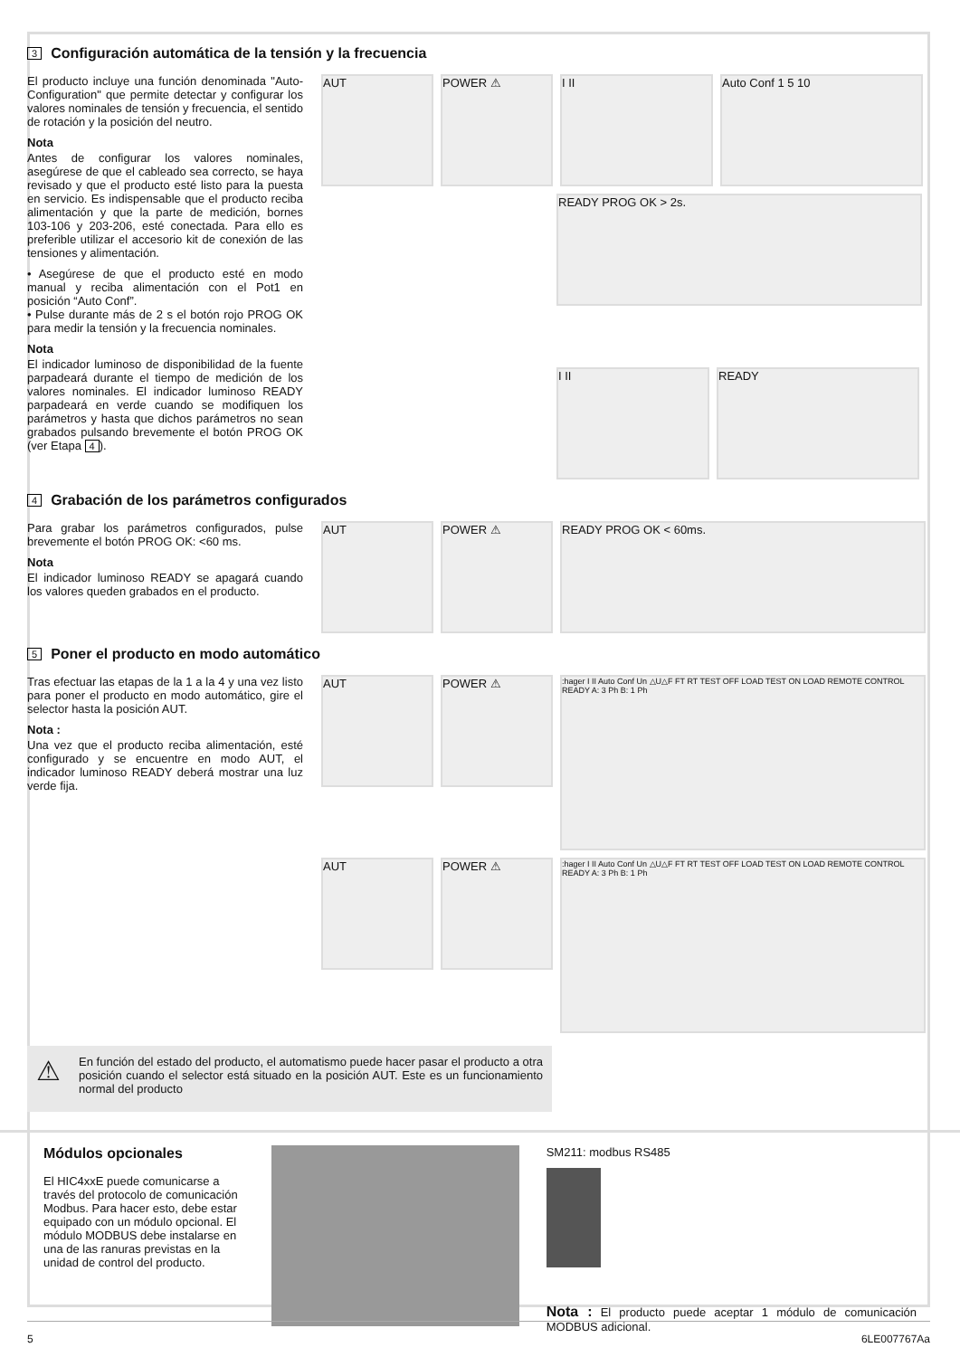3 Configuración automática de la tensión y la frecuencia
El producto incluye una función denominada "Auto-Configuration" que permite detectar y configurar los valores nominales de tensión y frecuencia, el sentido de rotación y la posición del neutro.
Nota
Antes de configurar los valores nominales, asegúrese de que el cableado sea correcto, se haya revisado y que el producto esté listo para la puesta en servicio. Es indispensable que el producto reciba alimentación y que la parte de medición, bornes 103-106 y 203-206, esté conectada. Para ello es preferible utilizar el accesorio kit de conexión de las tensiones y alimentación.
• Asegúrese de que el producto esté en modo manual y reciba alimentación con el Pot1 en posición “Auto Conf”.
• Pulse durante más de 2 s el botón rojo PROG OK para medir la tensión y la frecuencia nominales.
Nota
El indicador luminoso de disponibilidad de la fuente parpadeará durante el tiempo de medición de los valores nominales. El indicador luminoso READY parpadeará en verde cuando se modifiquen los parámetros y hasta que dichos parámetros no sean grabados pulsando brevemente el botón PROG OK (ver Etapa 4).
AUT
POWER ⚠
I II
Auto Conf 1 5 10
READY PROG OK > 2s.
I II
READY
4 Grabación de los parámetros configurados
Para grabar los parámetros configurados, pulse brevemente el botón PROG OK: <60 ms.
Nota
El indicador luminoso READY se apagará cuando los valores queden grabados en el producto.
AUT
POWER ⚠
READY PROG OK < 60ms.
5 Poner el producto en modo automático
Tras efectuar las etapas de la 1 a la 4 y una vez listo para poner el producto en modo automático, gire el selector hasta la posición AUT.
Nota :
Una vez que el producto reciba alimentación, esté configurado y se encuentre en modo AUT, el indicador luminoso READY deberá mostrar una luz verde fija.
AUT
POWER ⚠
:hager I II Auto Conf Un △U△F FT RT TEST OFF LOAD TEST ON LOAD REMOTE CONTROL READY A: 3 Ph B: 1 Ph
AUT
POWER ⚠
:hager I II Auto Conf Un △U△F FT RT TEST OFF LOAD TEST ON LOAD REMOTE CONTROL READY A: 3 Ph B: 1 Ph
⚠
En función del estado del producto, el automatismo puede hacer pasar el producto a otra posición cuando el selector está situado en la posición AUT. Este es un funcionamiento normal del producto
Módulos opcionales
El HIC4xxE puede comunicarse a través del protocolo de comunicación Modbus. Para hacer esto, debe estar equipado con un módulo opcional. El módulo MODBUS debe instalarse en una de las ranuras previstas en la unidad de control del producto.
SM211: modbus RS485
Nota : El producto puede aceptar 1 módulo de comunicación MODBUS adicional.
5 6LE007767Aa